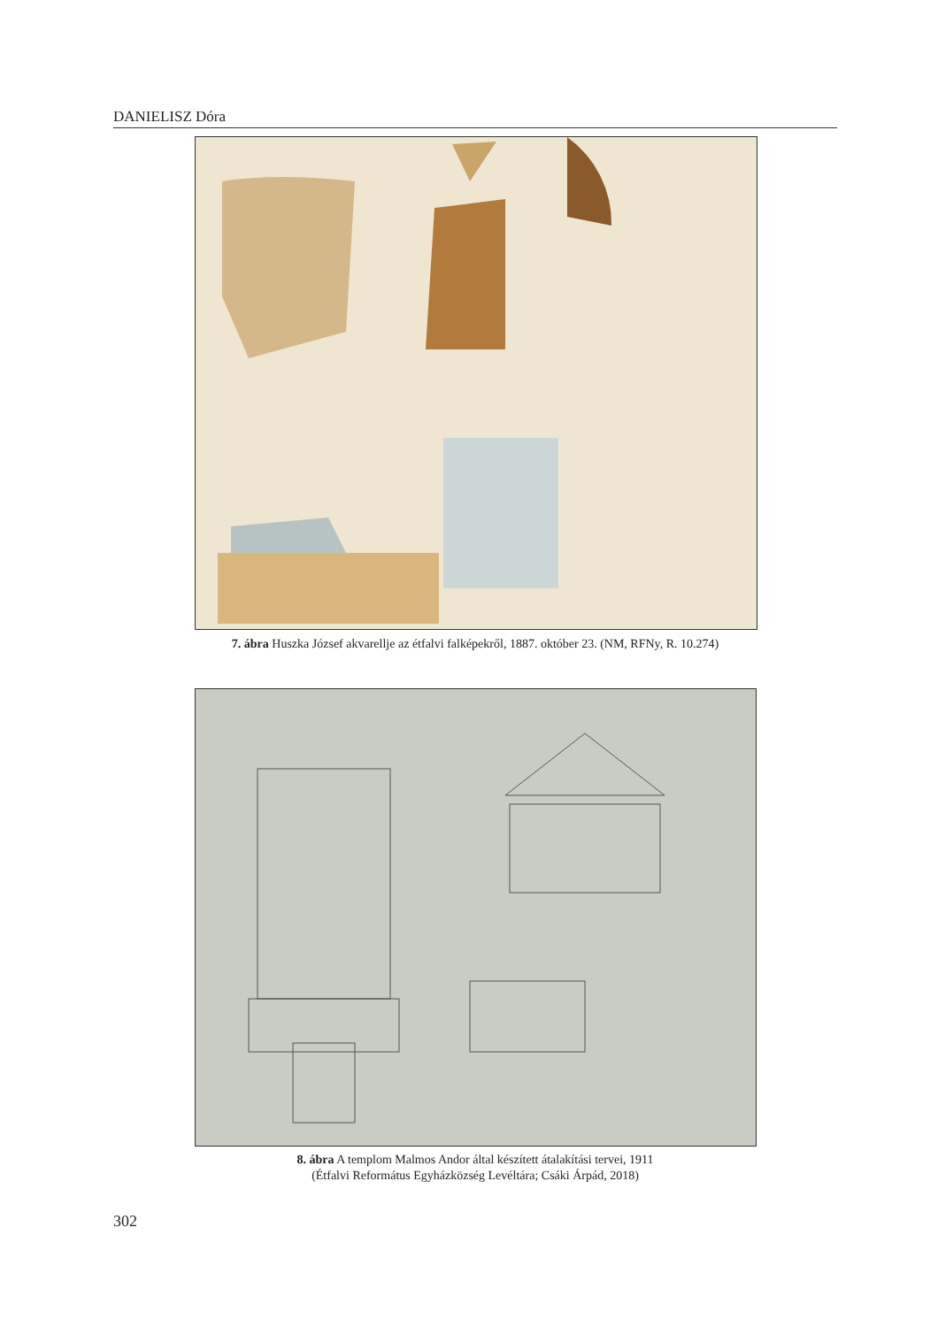DANIELISZ Dóra
7. ábra Huszka József akvarellje az étfalvi falképekről, 1887. október 23. (NM, RFNy, R. 10.274)
8. ábra A templom Malmos Andor által készített átalakítási tervei, 1911
(Étfalvi Református Egyházközség Levéltára; Csáki Árpád, 2018)
302